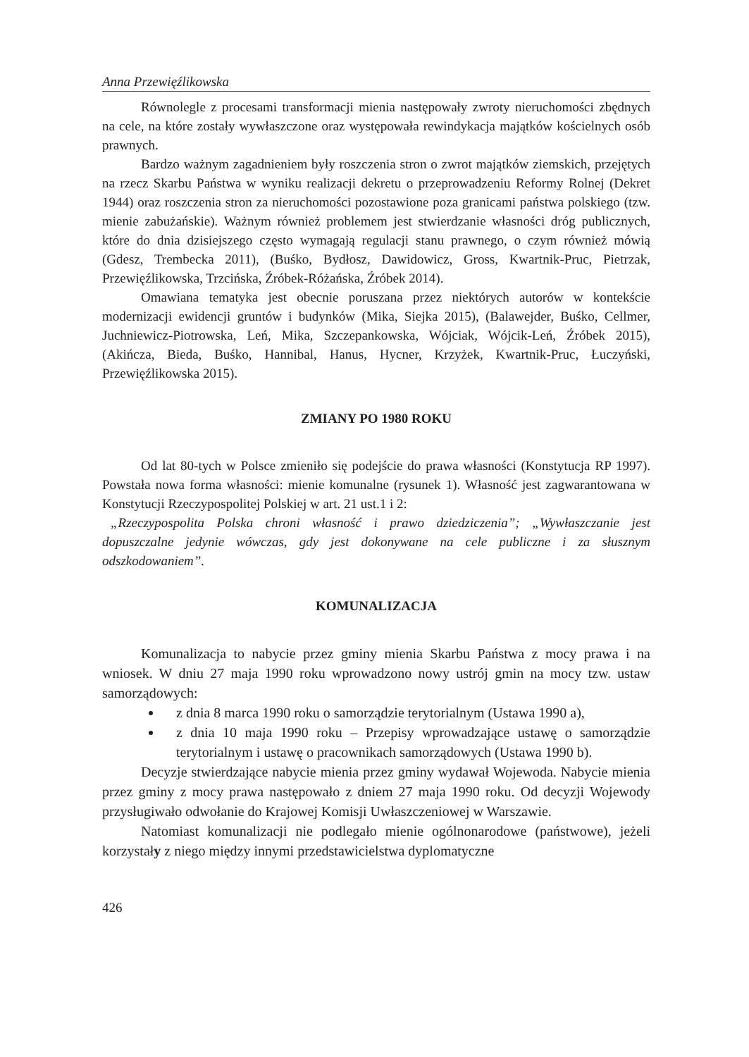Anna Przewięźlikowska
Równolegle z procesami transformacji mienia następowały zwroty nieruchomości zbędnych na cele, na które zostały wywłaszczone oraz występowała rewindykacja majątków kościelnych osób prawnych.
Bardzo ważnym zagadnieniem były roszczenia stron o zwrot majątków ziemskich, przejętych na rzecz Skarbu Państwa w wyniku realizacji dekretu o przeprowadzeniu Reformy Rolnej (Dekret 1944) oraz roszczenia stron za nieruchomości pozostawione poza granicami państwa polskiego (tzw. mienie zabużańskie). Ważnym również problemem jest stwierdzanie własności dróg publicznych, które do dnia dzisiejszego często wymagają regulacji stanu prawnego, o czym również mówią (Gdesz, Trembecka 2011), (Buśko, Bydłosz, Dawidowicz, Gross, Kwartnik-Pruc, Pietrzak, Przewięźlikowska, Trzcińska, Źróbek-Różańska, Źróbek 2014).
Omawiana tematyka jest obecnie poruszana przez niektórych autorów w kontekście modernizacji ewidencji gruntów i budynków (Mika, Siejka 2015), (Balawejder, Buśko, Cellmer, Juchniewicz-Piotrowska, Leń, Mika, Szczepankowska, Wójciak, Wójcik-Leń, Źróbek 2015), (Akińcza, Bieda, Buśko, Hannibal, Hanus, Hycner, Krzyżek, Kwartnik-Pruc, Łuczyński, Przewięźlikowska 2015).
ZMIANY PO 1980 ROKU
Od lat 80-tych w Polsce zmieniło się podejście do prawa własności (Konstytucja RP 1997). Powstała nowa forma własności: mienie komunalne (rysunek 1). Własność jest zagwarantowana w Konstytucji Rzeczypospolitej Polskiej w art. 21 ust.1 i 2:
„Rzeczypospolita Polska chroni własność i prawo dziedziczenia”; „Wywłaszczanie jest dopuszczalne jedynie wówczas, gdy jest dokonywane na cele publiczne i za słusznym odszkodowaniem”.
KOMUNALIZACJA
Komunalizacja to nabycie przez gminy mienia Skarbu Państwa z mocy prawa i na wniosek. W dniu 27 maja 1990 roku wprowadzono nowy ustrój gmin na mocy tzw. ustaw samorządowych:
z dnia 8 marca 1990 roku o samorządzie terytorialnym (Ustawa 1990 a),
z dnia 10 maja 1990 roku – Przepisy wprowadzające ustawę o samorządzie terytorialnym i ustawę o pracownikach samorządowych (Ustawa 1990 b).
Decyzje stwierdzające nabycie mienia przez gminy wydawał Wojewoda. Nabycie mienia przez gminy z mocy prawa następowało z dniem 27 maja 1990 roku. Od decyzji Wojewody przysługiwało odwołanie do Krajowej Komisji Uwłaszczeniowej w Warszawie.
Natomiast komunalizacji nie podlegało mienie ogólnonarodowe (państwowe), jeżeli korzystały z niego między innymi przedstawicielstwa dyplomatyczne
426